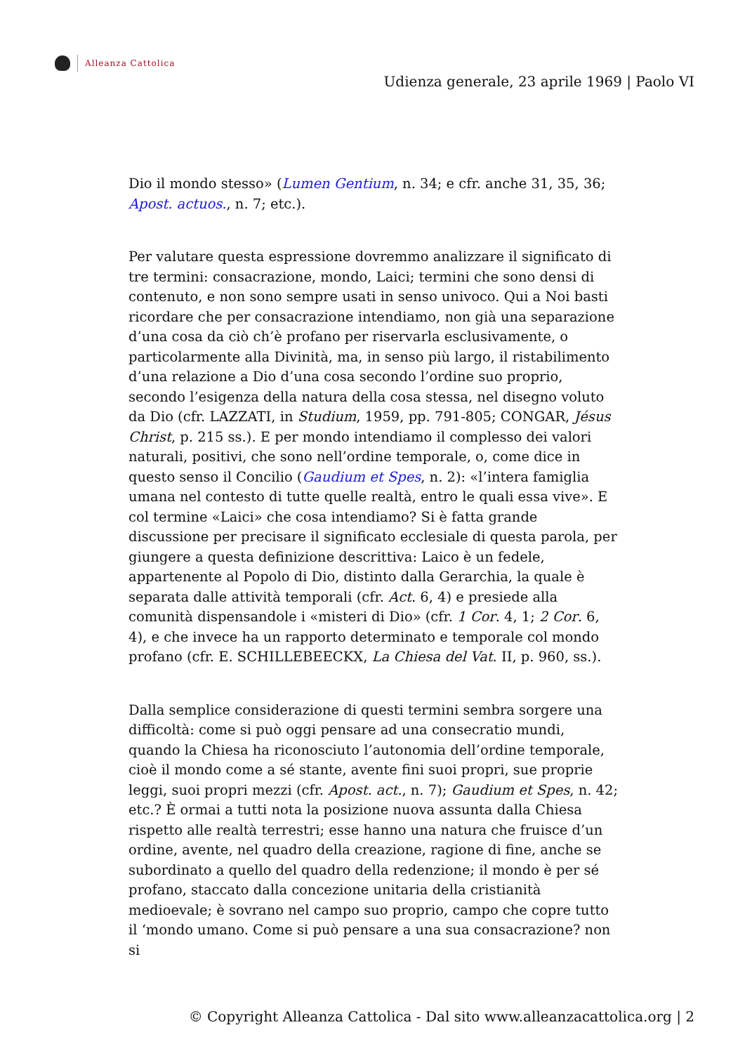Alleanza Cattolica
Udienza generale, 23 aprile 1969 | Paolo VI
Dio il mondo stesso» (Lumen Gentium, n. 34; e cfr. anche 31, 35, 36; Apost. actuos., n. 7; etc.).
Per valutare questa espressione dovremmo analizzare il significato di tre termini: consacrazione, mondo, Laici; termini che sono densi di contenuto, e non sono sempre usati in senso univoco. Qui a Noi basti ricordare che per consacrazione intendiamo, non già una separazione d’una cosa da ciò ch’è profano per riservarla esclusivamente, o particolarmente alla Divinità, ma, in senso più largo, il ristabilimento d’una relazione a Dio d’una cosa secondo l’ordine suo proprio, secondo l’esigenza della natura della cosa stessa, nel disegno voluto da Dio (cfr. LAZZATI, in Studium, 1959, pp. 791-805; CONGAR, Jésus Christ, p. 215 ss.). E per mondo intendiamo il complesso dei valori naturali, positivi, che sono nell’ordine temporale, o, come dice in questo senso il Concilio (Gaudium et Spes, n. 2): «l’intera famiglia umana nel contesto di tutte quelle realtà, entro le quali essa vive». E col termine «Laici» che cosa intendiamo? Si è fatta grande discussione per precisare il significato ecclesiale di questa parola, per giungere a questa definizione descrittiva: Laico è un fedele, appartenente al Popolo di Dio, distinto dalla Gerarchia, la quale è separata dalle attività temporali (cfr. Act. 6, 4) e presiede alla comunità dispensandole i «misteri di Dio» (cfr. 1 Cor. 4, 1; 2 Cor. 6, 4), e che invece ha un rapporto determinato e temporale col mondo profano (cfr. E. SCHILLEBEECKX, La Chiesa del Vat. II, p. 960, ss.).
Dalla semplice considerazione di questi termini sembra sorgere una difficoltà: come si può oggi pensare ad una consecratio mundi, quando la Chiesa ha riconosciuto l’autonomia dell’ordine temporale, cioè il mondo come a sé stante, avente fini suoi propri, sue proprie leggi, suoi propri mezzi (cfr. Apost. act., n. 7); Gaudium et Spes, n. 42; etc.? È ormai a tutti nota la posizione nuova assunta dalla Chiesa rispetto alle realtà terrestri; esse hanno una natura che fruisce d’un ordine, avente, nel quadro della creazione, ragione di fine, anche se subordinato a quello del quadro della redenzione; il mondo è per sé profano, staccato dalla concezione unitaria della cristianità medioevale; è sovrano nel campo suo proprio, campo che copre tutto il ‘mondo umano. Come si può pensare a una sua consacrazione? non si
© Copyright Alleanza Cattolica - Dal sito www.alleanzacattolica.org | 2